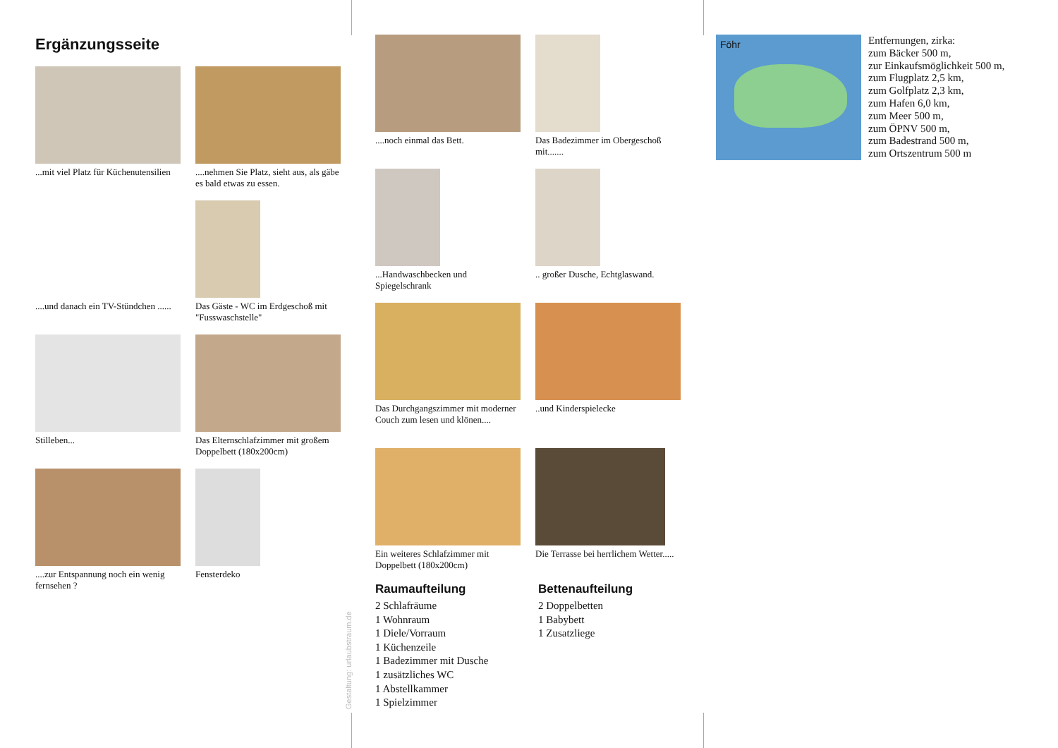Ergänzungsseite
...mit viel Platz für Küchenutensilien
....nehmen Sie Platz, sieht aus, als gäbe es bald etwas zu essen.
....und danach ein TV-Stündchen ......
Das Gäste - WC im Erdgeschoß mit "Fusswaschstelle"
Stilleben...
Das Elternschlafzimmer mit großem Doppelbett (180x200cm)
....zur Entspannung noch ein wenig fernsehen ?
Fensterdeko
....noch einmal das Bett.
Das Badezimmer im Obergeschoß mit.......
...Handwaschbecken und Spiegelschrank
.. großer Dusche, Echtglaswand.
Das Durchgangszimmer mit moderner Couch zum lesen und klönen....
..und Kinderspielecke
Ein weiteres Schlafzimmer mit Doppelbett (180x200cm)
Die Terrasse bei herrlichem Wetter.....
Raumaufteilung
2 Schlafräume
1 Wohnraum
1 Diele/Vorraum
1 Küchenzeile
1 Badezimmer mit Dusche
1 zusätzliches WC
1 Abstellkammer
1 Spielzimmer
Bettenaufteilung
2 Doppelbetten
1 Babybett
1 Zusatzliege
Gestaltung: urlaubstraum.de
Föhr
Entfernungen, zirka:
zum Bäcker 500 m,
zur Einkaufsmöglichkeit 500 m,
zum Flugplatz 2,5 km,
zum Golfplatz 2,3 km,
zum Hafen 6,0 km,
zum Meer 500 m,
zum ÖPNV 500 m,
zum Badestrand 500 m,
zum Ortszentrum 500 m